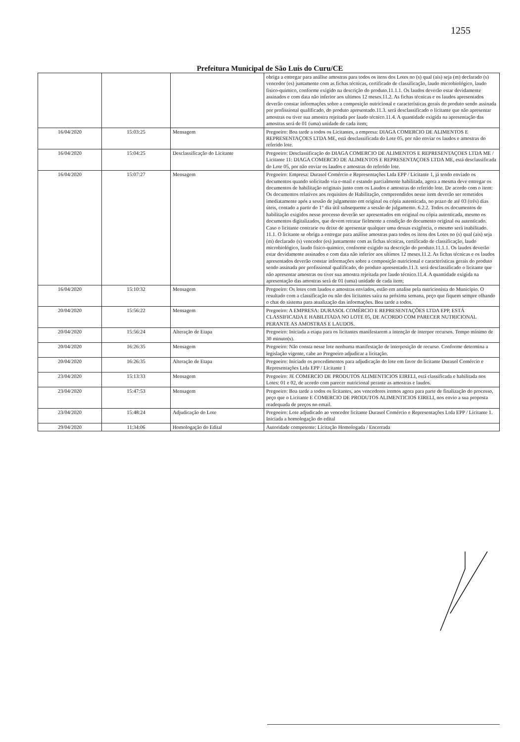1255
Prefeitura Municipal de São Luís do Curu/CE
| | | | obriga a entregar para análise amostras para todos os itens dos Lotes no (s) qual (ais) seja (m) declarado (s) vencedor (es) juntamente com as fichas técnicas, certificado de classificação, laudo microbiológico, laudo fisico-quimico, conforme exigido na descrição do produto.11.1.1. Os laudos deverão estar devidamente assinados e com data não inferior aos ultimos 12 meses.11.2. As fichas técnicas e os laudos apresentados deverão constar informações sobre a composição nutricional e características gerais do produto sendo assinada por profissional qualificado, do produto apresentado.11.3. será desclassificado o licitante que não apresentar amostras ou tiver sua amostra rejeitada por laudo técnico.11.4. A quantidade exigida na apresentação das amostras será de 01 (uma) unidade de cada item; |
| 16/04/2020 | 15:03:25 | Mensagem | Pregoeiro: Boa tarde a todos os Licitantes, a empresa: DIAGA COMERCIO DE ALIMENTOS E REPRESENTAÇOES LTDA ME, está desclassificada do Lote 05, por não enviar os laudos e amostras do referido lote. |
| 16/04/2020 | 15:04:25 | Desclassificação do Licitante | Pregoeiro: Desclassificação do DIAGA COMERCIO DE ALIMENTOS E REPRESENTAÇOES LTDA ME / Licitante 11: DIAGA COMERCIO DE ALIMENTOS E REPRESENTAÇOES LTDA ME, está desclassificada do Lote 05, por não enviar os laudos e amostras do referido lote. |
| 16/04/2020 | 15:07:27 | Mensagem | Pregoeiro: Empresa: Durasol Comércio e Representações Ltda EPP / Licitante 1, já tendo enviado os documentos quando solicitado via e-mail e estando parcialmente habilitada, agora a mesma deve entregar os documentos de habilitação originais junto com os Laudos e amostras do referido lote. De acordo com o item: Os documentos relativos aos requisitos de Habilitação, compreendidos nesse item deverão ser remetidos imediatamente após a sessão de julgamento em original ou cópia autenticada, no prazo de até 03 (três) dias úteis, contado a partir do 1° dia útil subsequente a sessão de julgamento. 6.2.2. Todos os documentos de habilitação exigidos nesse processo deverão ser apresentados em original ou cópia autenticada, mesmo os documentos digitalizados, que devem retratar fielmente a condição do documento original ou autenticado. Caso o licitante contrarie ou deixe de apresentar qualquer uma dessas exigência, o mesmo será inabilitado. 11.1. O licitante se obriga a entregar para análise amostras para todos os itens dos Lotes no (s) qual (ais) seja (m) declarado (s) vencedor (es) juntamente com as fichas técnicas, certificado de classificação, laudo microbiológico, laudo fisico-quimico, conforme exigido na descrição do produto.11.1.1. Os laudos deverão estar devidamente assinados e com data não inferior aos ultimos 12 meses.11.2. As fichas técnicas e os laudos apresentados deverão constar informações sobre a composição nutricional e características gerais do produto sendo assinada por profissional qualificado, do produto apresentado.11.3. será desclassificado o licitante que não apresentar amostras ou tiver sua amostra rejeitada por laudo técnico.11.4. A quantidade exigida na apresentação das amostras será de 01 (uma) unidade de cada item; |
| 16/04/2020 | 15:10:32 | Mensagem | Pregoeiro: Os lotes com laudos e amostras enviados, estão em analise pela nutricionista do Município. O resultado com a classificação ou não dos licitantes saíra na próxima semana, peço que fiquem sempre olhando o chat do sistema para atualização das informações. Boa tarde a todos. |
| 20/04/2020 | 15:56:22 | Mensagem | Pregoeiro: A EMPRESA: DURASOL COMÉRCIO E REPRESENTAÇÕES LTDA EPP, ESTÁ CLASSIFICADA E HABILITADA NO LOTE 05, DE ACORDO COM PARECER NUTRICIONAL PERANTE AS AMOSTRAS E LAUDOS. |
| 20/04/2020 | 15:56:24 | Alteração de Etapa | Pregoeiro: Iniciada a etapa para os licitantes manifestarem a intenção de interpor recursos. Tempo mínimo de 30 minuto(s). |
| 20/04/2020 | 16:26:35 | Mensagem | Pregoeiro: Não consta nesse lote nenhuma manifestação de interposição de recurso. Conforme determina a legislação vigente, cabe ao Pregoeiro adjudicar a licitação. |
| 20/04/2020 | 16:26:35 | Alteração de Etapa | Pregoeiro: Iniciado os procedimentos para adjudicação do lote em favor do licitante Durasol Comércio e Representações Ltda EPP / Licitante 1 |
| 23/04/2020 | 15:13:33 | Mensagem | Pregoeiro: JE COMERCIO DE PRODUTOS ALIMENTICIOS EIRELI, está classificada e habilitada nos Lotes: 01 e 02, de acordo com parecer nutricional perante as amostras e laudos. |
| 23/04/2020 | 15:47:53 | Mensagem | Pregoeiro: Boa tarde a todos os licitantes, aos vencedores iremos agora para parte de finalização do processo, peço que o Licitante E COMERCIO DE PRODUTOS ALIMENTICIOS EIRELI, nos envio a sua proposta readequada de preços no email. |
| 23/04/2020 | 15:48:24 | Adjudicação do Lote | Pregoeiro: Lote adjudicado ao vencedor licitante Durasol Comércio e Representações Ltda EPP / Licitante 1. Iniciada a homologação do edital |
| 29/04/2020 | 11:34:06 | Homologação do Edital | Autoridade competente: Licitação Homologada / Encerrada |